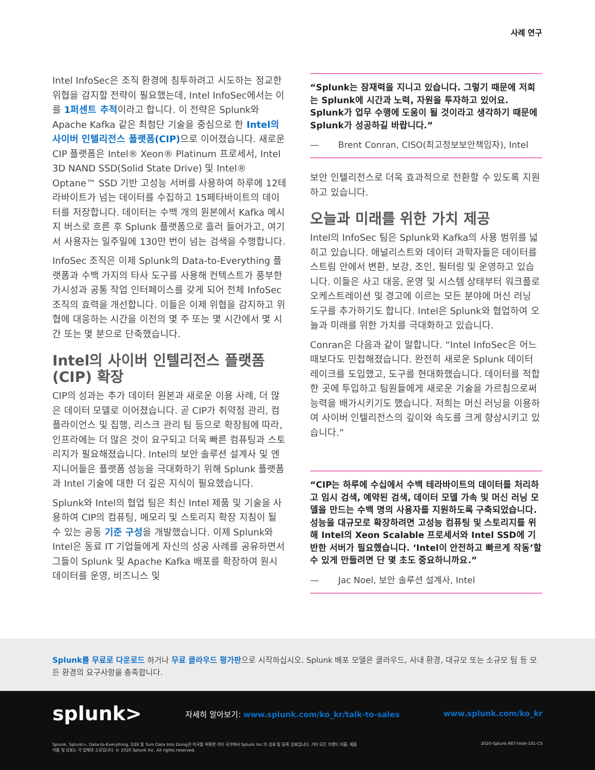사례 연구
Intel InfoSec은 조직 환경에 침투하려고 시도하는 정교한 위협을 감지할 전략이 필요했는데, Intel InfoSec에서는 이를 1퍼센트 추적이라고 합니다. 이 전략은 Splunk와 Apache Kafka 같은 최첨단 기술을 중심으로 한 Intel의 사이버 인텔리전스 플랫폼(CIP) 으로 이어졌습니다. 새로운 CIP 플랫폼은 Intel® Xeon® Platinum 프로세서, Intel 3D NAND SSD(Solid State Drive) 및 Intel® Optane™ SSD 기반 고성능 서버를 사용하여 하루에 12테라바이트가 넘는 데이터를 수집하고 15페타바이트의 데이터를 저장합니다. 데이터는 수백 개의 원본에서 Kafka 메시지 버스로 흐른 후 Splunk 플랫폼으로 흘러 들어가고, 여기서 사용자는 일주일에 130만 번이 넘는 검색을 수행합니다.
InfoSec 조직은 이제 Splunk의 Data-to-Everything 플랫폼과 수백 가지의 타사 도구를 사용해 컨텍스트가 풍부한 가시성과 공통 작업 인터페이스를 갖게 되어 전체 InfoSec 조직의 효력을 개선합니다. 이들은 이제 위협을 감지하고 위협에 대응하는 시간을 이전의 몇 주 또는 몇 시간에서 몇 시간 또는 몇 분으로 단축했습니다.
Intel의 사이버 인텔리전스 플랫폼 (CIP) 확장
CIP의 성과는 추가 데이터 원본과 새로운 이용 사례, 더 많은 데이터 모델로 이어졌습니다. 곧 CIP가 취약점 관리, 컴플라이언스 및 집행, 리스크 관리 팀 등으로 확장됨에 따라, 인프라에는 더 많은 것이 요구되고 더욱 빠른 컴퓨팅과 스토리지가 필요해졌습니다. Intel의 보안 솔루션 설계사 및 엔지니어들은 플랫폼 성능을 극대화하기 위해 Splunk 플랫폼과 Intel 기술에 대한 더 깊은 지식이 필요했습니다.
Splunk와 Intel의 협업 팀은 최신 Intel 제품 및 기술을 사용하여 CIP의 컴퓨팅, 메모리 및 스토리지 확장 지침이 될 수 있는 공동 기준 구성을 개발했습니다. 이제 Splunk와 Intel은 동료 IT 기업들에게 자신의 성공 사례를 공유하면서 그들이 Splunk 및 Apache Kafka 배포를 확장하여 원시 데이터를 운영, 비즈니스 및
“Splunk는 잠재력을 지니고 있습니다. 그렇기 때문에 저희는 Splunk에 시간과 노력, 자원을 투자하고 있어요. Splunk가 업무 수행에 도움이 될 것이라고 생각하기 때문에 Splunk가 성공하길 바랍니다.”
— Brent Conran, CISO(최고정보보안책임자), Intel
보안 인텔리전스로 더욱 효과적으로 전환할 수 있도록 지원하고 있습니다.
오늘과 미래를 위한 가치 제공
Intel의 InfoSec 팀은 Splunk와 Kafka의 사용 범위를 넓히고 있습니다. 애널리스트와 데이터 과학자들은 데이터를 스트림 안에서 변환, 보강, 조인, 필터링 및 운영하고 있습니다. 이들은 사고 대응, 운영 및 시스템 상태부터 워크플로 오케스트레이션 및 경고에 이르는 모든 분야에 머신 러닝 도구를 추가하기도 합니다. Intel은 Splunk와 협업하여 오늘과 미래를 위한 가치를 극대화하고 있습니다.
Conran은 다음과 같이 말합니다. “Intel InfoSec은 어느 때보다도 민첩해졌습니다. 완전히 새로운 Splunk 데이터 레이크를 도입했고, 도구를 현대화했습니다. 데이터를 적합한 곳에 투입하고 팀원들에게 새로운 기술을 가르침으로써 능력을 배가시키기도 했습니다. 저희는 머신 러닝을 이용하여 사이버 인텔리전스의 깊이와 속도를 크게 향상시키고 있습니다.”
“CIP는 하루에 수십에서 수백 테라바이트의 데이터를 처리하고 임시 검색, 예약된 검색, 데이터 모델 가속 및 머신 러닝 모델을 만드는 수백 명의 사용자를 지원하도록 구축되었습니다. 성능을 대규모로 확장하려면 고성능 컴퓨팅 및 스토리지를 위해 Intel의 Xeon Scalable 프로세서와 Intel SSD에 기반한 서버가 필요했습니다. ‘Intel이 안전하고 빠르게 작동’할 수 있게 만들려면 단 몇 초도 중요하니까요.”
— Jac Noel, 보안 솔루션 설계사, Intel
Splunk를 무료로 다운로드 하거나 무료 클라우드 평가판으로 시작하십시오. Splunk 배포 모델은 클라우드, 사내 환경, 대규모 또는 소규모 팀 등 모든 환경의 요구사항을 충족합니다.
splunk> 자세히 알아보기: www.splunk.com/ko_kr/talk-to-sales www.splunk.com/ko_kr
Splunk, Splunk>, Data-to-Everything, D2E 및 Turn Data Into Doing은 미국을 비롯한 기타 국가에서 Splunk Inc.의 상표 및 등록 상표입니다. 기타 모든 브랜드 이름, 제품 이름 및 상표는 각 업체의 소유입니다. © 2020 Splunk Inc. All rights reserved. 2020-Splunk-RET-Intel-101-CS